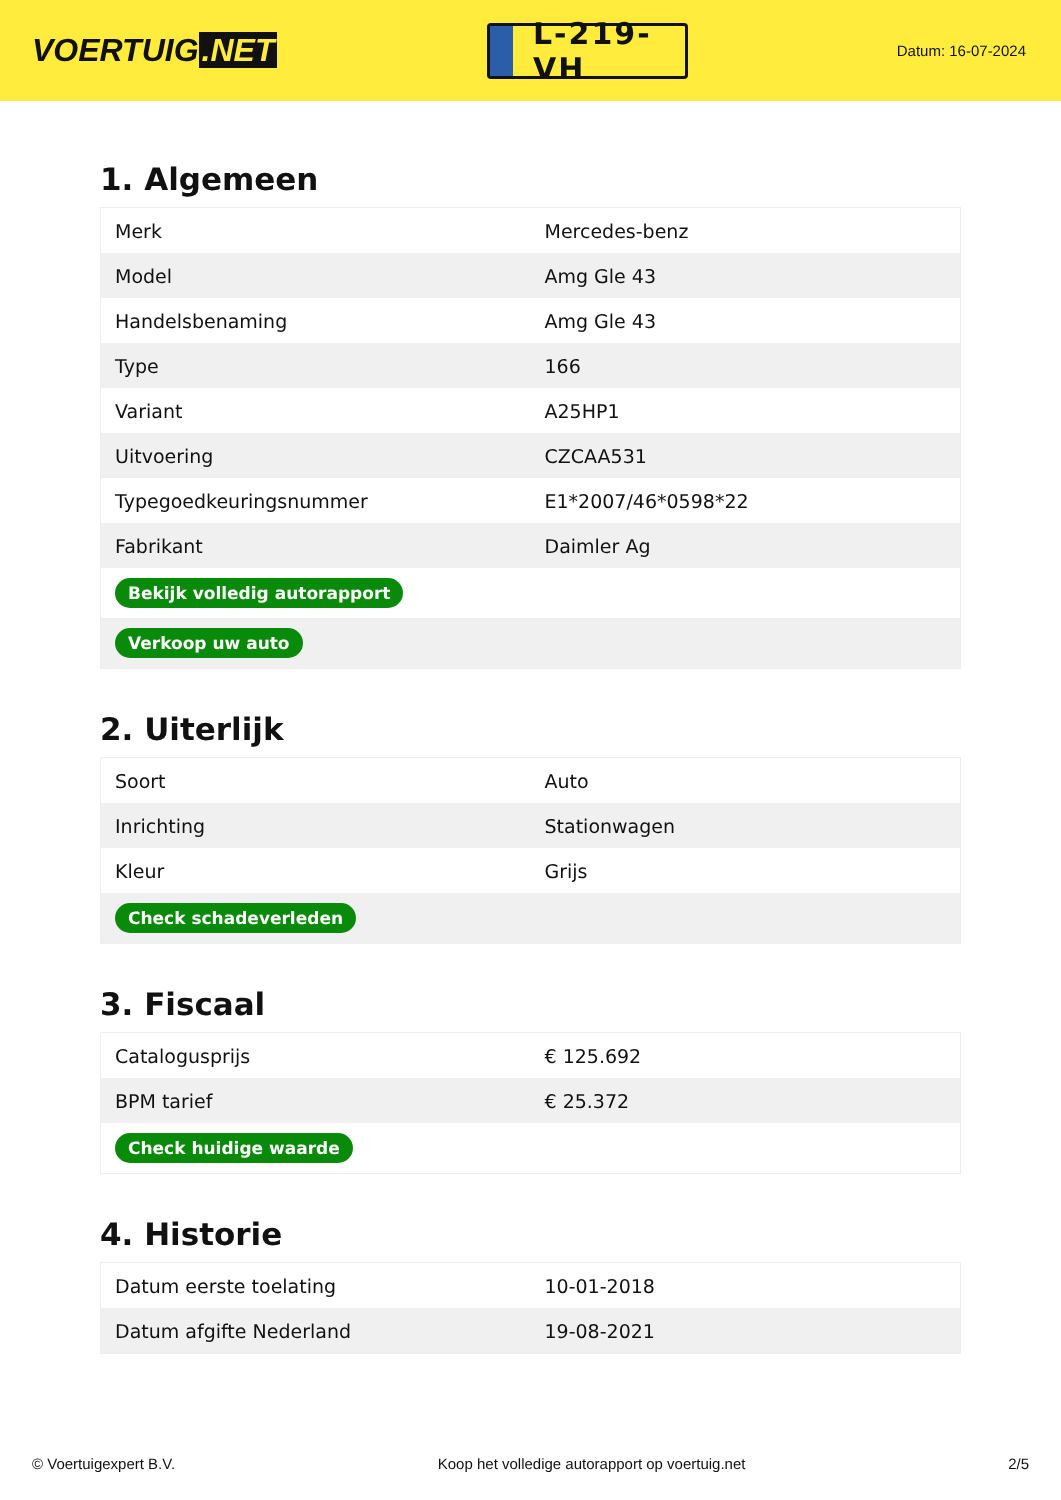VOERTUIG.NET
L-219-VH
Datum: 16-07-2024
1. Algemeen
| Merk | Mercedes-benz |
| Model | Amg Gle 43 |
| Handelsbenaming | Amg Gle 43 |
| Type | 166 |
| Variant | A25HP1 |
| Uitvoering | CZCAA531 |
| Typegoedkeuringsnummer | E1*2007/46*0598*22 |
| Fabrikant | Daimler Ag |
| Bekijk volledig autorapport | |
| Verkoop uw auto | |
2. Uiterlijk
| Soort | Auto |
| Inrichting | Stationwagen |
| Kleur | Grijs |
| Check schadeverleden | |
3. Fiscaal
| Catalogusprijs | € 125.692 |
| BPM tarief | € 25.372 |
| Check huidige waarde | |
4. Historie
| Datum eerste toelating | 10-01-2018 |
| Datum afgifte Nederland | 19-08-2021 |
© Voertuigexpert B.V. Koop het volledige autorapport op voertuig.net 2/5